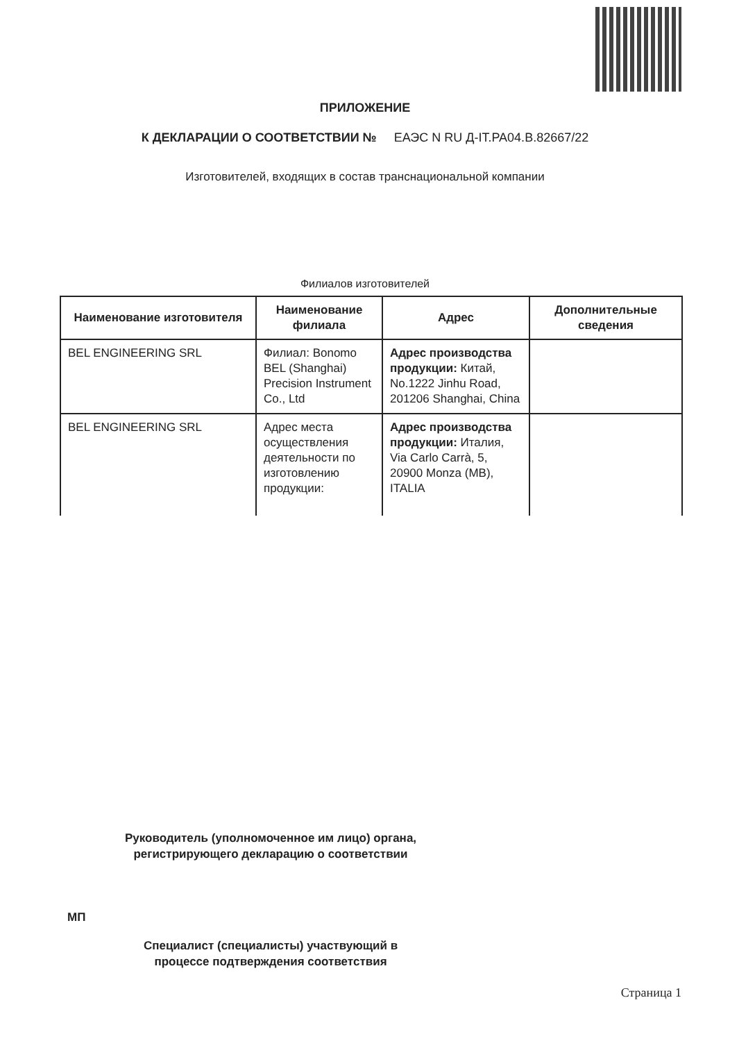ПРИЛОЖЕНИЕ
К ДЕКЛАРАЦИИ О СООТВЕТСТВИИ № ЕАЭС N RU Д-IT.PA04.B.82667/22
Изготовителей, входящих в состав транснациональной компании
Филиалов изготовителей
| Наименование изготовителя | Наименование филиала | Адрес | Дополнительные сведения |
| --- | --- | --- | --- |
| BEL ENGINEERING SRL | Филиал: Bonomo BEL (Shanghai) Precision Instrument Co., Ltd | Адрес производства продукции: Китай, No.1222 Jinhu Road, 201206 Shanghai, China | |
| BEL ENGINEERING SRL | Адрес места осуществления деятельности по изготовлению продукции: | Адрес производства продукции: Италия, Via Carlo Carrà, 5, 20900 Monza (MB), ITALIA | |
Руководитель (уполномоченное им лицо) органа, регистрирующего декларацию о соответствии
МП
Специалист (специалисты) участвующий в процессе подтверждения соответствия
Страница 1